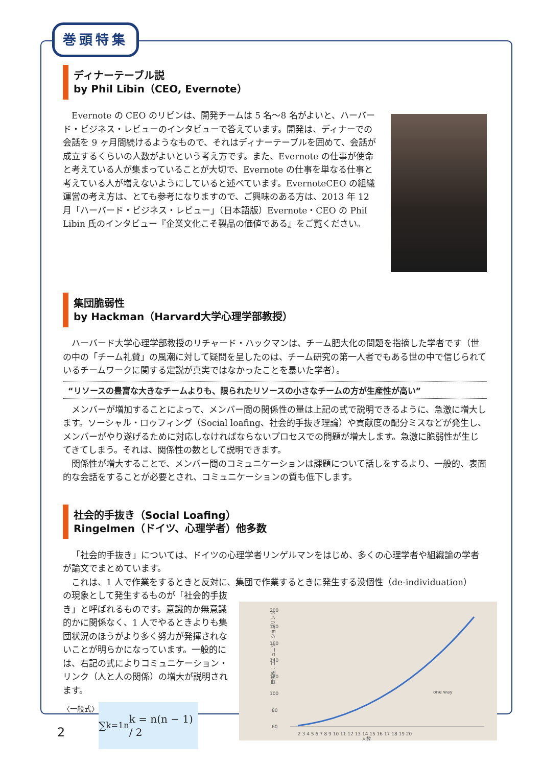巻頭特集
ディナーテーブル説
by Phil Libin（CEO, Evernote）
Evernote の CEO のリビンは、開発チームは 5 名～8 名がよいと、ハーバード・ビジネス・レビューのインタビューで答えています。開発は、ディナーでの会話を 9 ヶ月間続けるようなもので、それはディナーテーブルを囲めて、会話が成立するくらいの人数がよいという考え方です。また、Evernote の仕事が使命と考えている人が集まっていることが大切で、Evernote の仕事を単なる仕事と考えている人が増えないようにしていると述べています。EvernoteCEO の組織運営の考え方は、とても参考になりますので、ご興味のある方は、2013 年 12 月「ハーバード・ビジネス・レビュー」（日本語版）Evernote・CEO の Phil Libin 氏のインタビュー『企業文化こそ製品の価値である』をご覧ください。
集団脆弱性
by Hackman（Harvard大学心理学部教授）
ハーバード大学心理学部教授のリチャード・ハックマンは、チーム肥大化の問題を指摘した学者です（世の中の「チーム礼賛」の風潮に対して疑問を呈したのは、チーム研究の第一人者でもある世の中で信じられているチームワークに関する定説が真実ではなかったことを暴いた学者）。
“リソースの豊富な大きなチームよりも、限られたリソースの小さなチームの方が生産性が高い”
メンバーが増加することによって、メンバー間の関係性の量は上記の式で説明できるように、急激に増大します。ソーシャル・ロゥフィング（Social loafing、社会的手抜き理論）や貢献度の配分ミスなどが発生し、メンバーがやり遂げるために対応しなければならないプロセスでの問題が増大します。急激に脆弱性が生じてきてしまう。それは、関係性の数として説明できます。
関係性が増大することで、メンバー間のコミュニケーションは課題について話しをするより、一般的、表面的な会話をすることが必要とされ、コミュニケーションの質も低下します。
社会的手抜き（Social Loafing）
Ringelmen（ドイツ、心理学者）他多数
「社会的手抜き」については、ドイツの心理学者リンゲルマンをはじめ、多くの心理学者や組織論の学者が論文でまとめています。
これは、1 人で作業をするときと反対に、集団で作業するときに発生する没個性（de-individuation）
関係性：コミュニケーションリンク
200
180
160
140
120
100
80
60
one way
2 3 4 5 6 7 8 9 10 11 12 13 14 15 16 17 18 19 20
人数
の現象として発生するものが「社会的手抜き」と呼ばれるものです。意識的か無意識的かに関係なく、1 人でやるときよりも集団状況のほうがより多く努力が発揮されないことが明らかになっています。一般的には、右記の式によりコミュニケーション・リンク（人と人の関係）の増大が説明されます。
〈一般式〉
∑<sub>k=1</sub><sup>n</sup> k = n(n − 1) / 2
2